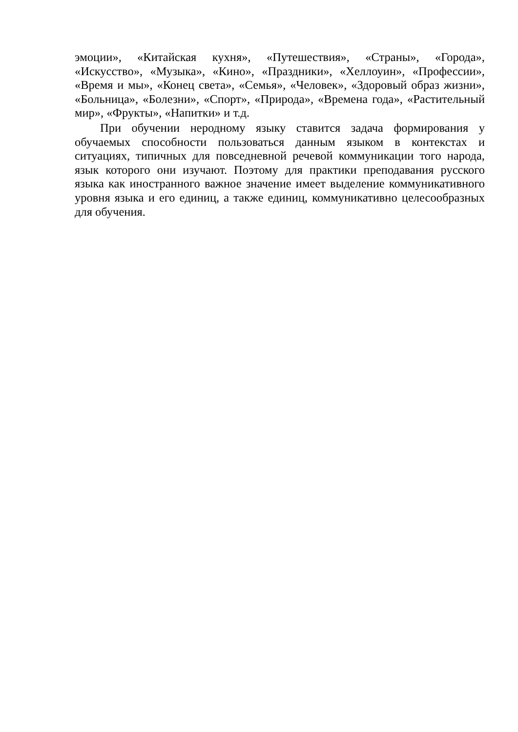эмоции», «Китайская кухня», «Путешествия», «Страны», «Города», «Искусство», «Музыка», «Кино», «Праздники», «Хеллоуин», «Профессии», «Время и мы», «Конец света», «Семья», «Человек», «Здоровый образ жизни», «Больница», «Болезни», «Спорт», «Природа», «Времена года», «Растительный мир», «Фрукты», «Напитки» и т.д.
При обучении неродному языку ставится задача формирования у обучаемых способности пользоваться данным языком в контекстах и ситуациях, типичных для повседневной речевой коммуникации того народа, язык которого они изучают. Поэтому для практики преподавания русского языка как иностранного важное значение имеет выделение коммуникативного уровня языка и его единиц, а также единиц, коммуникативно целесообразных для обучения.